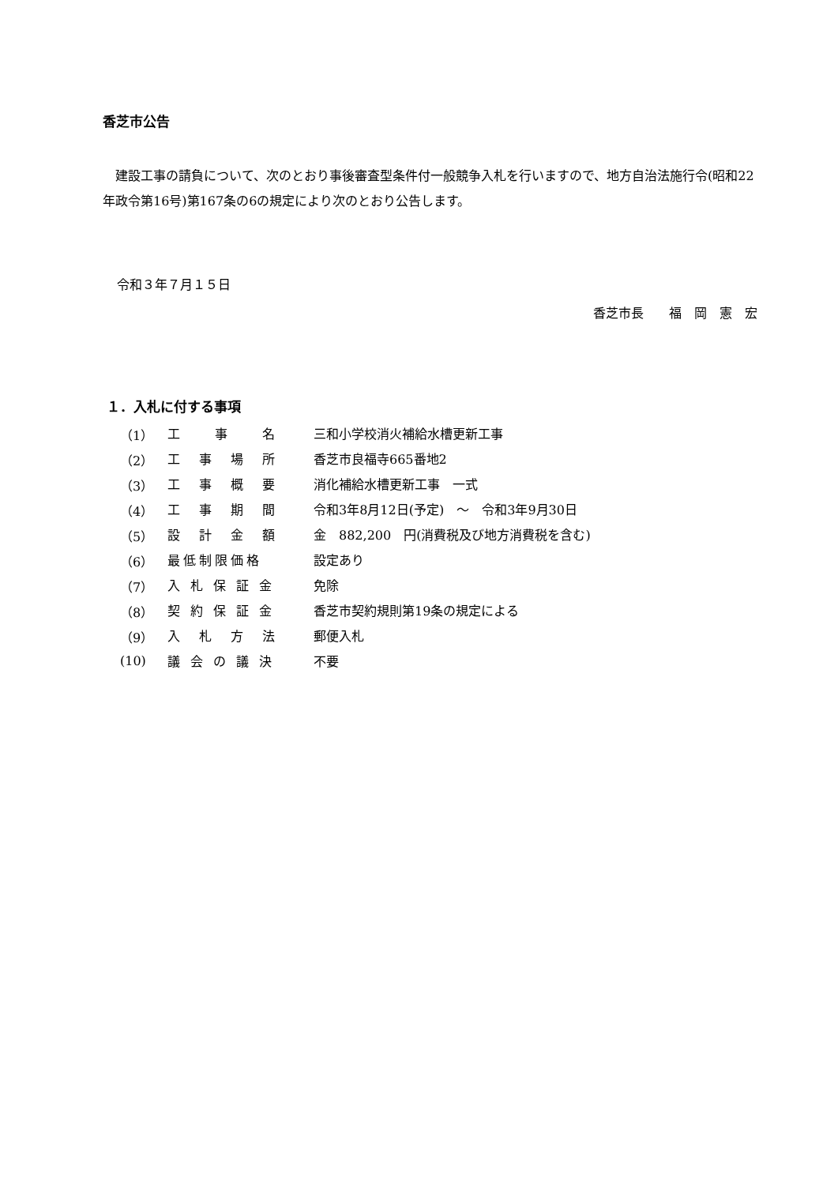香芝市公告
　建設工事の請負について、次のとおり事後審査型条件付一般競争入札を行いますので、地方自治法施行令(昭和22年政令第16号)第167条の6の規定により次のとおり公告します。
令和３年７月１５日
香芝市長　　福　岡　憲　宏
１．入札に付する事項
| （1） | 工 事 名 | 三和小学校消火補給水槽更新工事 |
| （2） | 工 事 場 所 | 香芝市良福寺665番地2 |
| （3） | 工 事 概 要 | 消化補給水槽更新工事 一式 |
| （4） | 工 事 期 間 | 令和3年8月12日(予定) ～ 令和3年9月30日 |
| （5） | 設 計 金 額 | 金 882,200 円(消費税及び地方消費税を含む) |
| （6） | 最低制限価格 | 設定あり |
| （7） | 入 札 保 証 金 | 免除 |
| （8） | 契 約 保 証 金 | 香芝市契約規則第19条の規定による |
| （9） | 入 札 方 法 | 郵便入札 |
| (10) | 議 会 の 議 決 | 不要 |